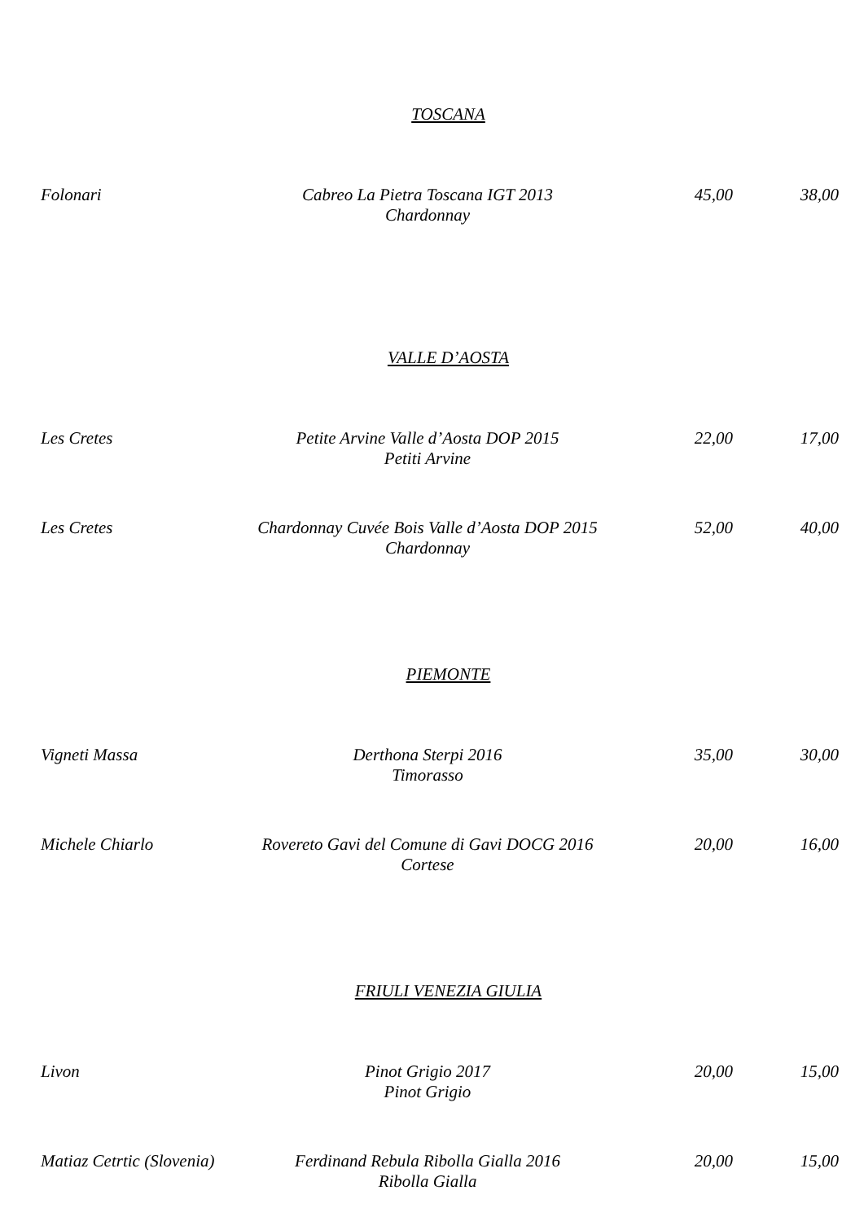TOSCANA
Folonari Cabreo La Pietra Toscana IGT 2013
Chardonnay 45,00 38,00
VALLE D’AOSTA
Les Cretes Petite Arvine Valle d’Aosta DOP 2015
Petiti Arvine 22,00 17,00
Les Cretes Chardonnay Cuvée Bois Valle d’Aosta DOP 2015
Chardonnay 52,00 40,00
PIEMONTE
Vigneti Massa Derthona Sterpi 2016
Timorasso 35,00 30,00
Michele Chiarlo Rovereto Gavi del Comune di Gavi DOCG 2016
Cortese 20,00 16,00
FRIULI VENEZIA GIULIA
Livon Pinot Grigio 2017
Pinot Grigio 20,00 15,00
Matiaz Cetrtic (Slovenia) Ferdinand Rebula Ribolla Gialla 2016
Ribolla Gialla 20,00 15,00